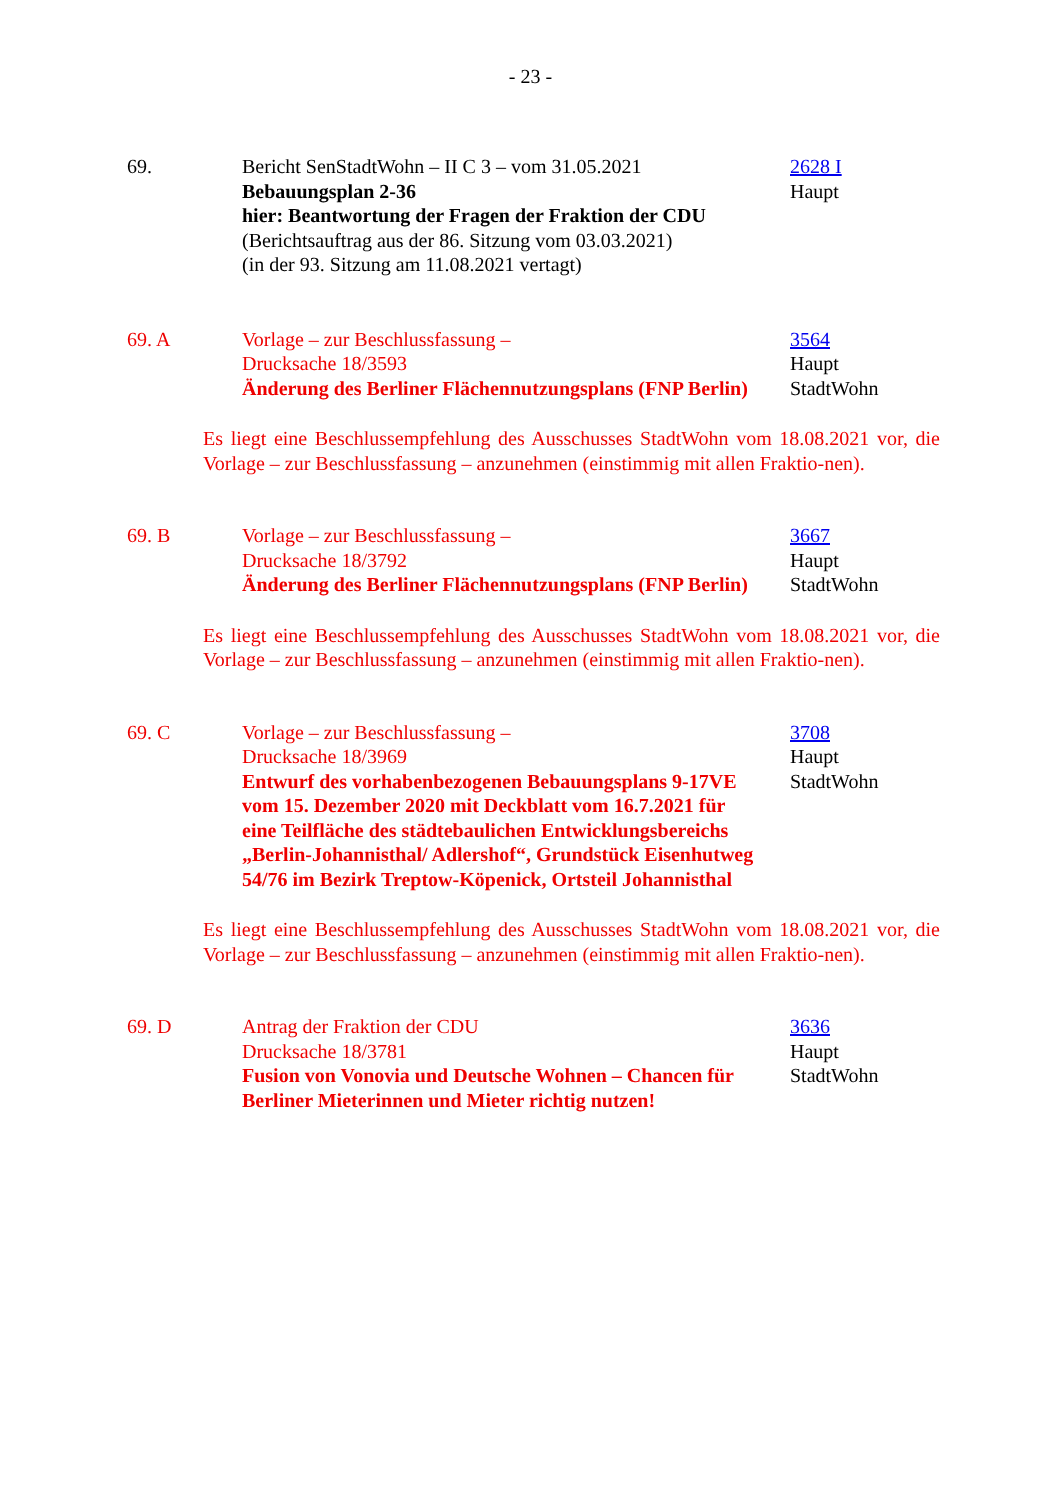- 23 -
69. Bericht SenStadtWohn – II C 3 – vom 31.05.2021
Bebauungsplan 2-36
hier: Beantwortung der Fragen der Fraktion der CDU
(Berichtsauftrag aus der 86. Sitzung vom 03.03.2021)
(in der 93. Sitzung am 11.08.2021 vertagt)
2628 I
Haupt
69. A Vorlage – zur Beschlussfassung –
Drucksache 18/3593
Änderung des Berliner Flächennutzungsplans (FNP Berlin)
3564
Haupt
StadtWohn
Es liegt eine Beschlussempfehlung des Ausschusses StadtWohn vom 18.08.2021 vor, die Vorlage – zur Beschlussfassung – anzunehmen (einstimmig mit allen Fraktio-nen).
69. B Vorlage – zur Beschlussfassung –
Drucksache 18/3792
Änderung des Berliner Flächennutzungsplans (FNP Berlin)
3667
Haupt
StadtWohn
Es liegt eine Beschlussempfehlung des Ausschusses StadtWohn vom 18.08.2021 vor, die Vorlage – zur Beschlussfassung – anzunehmen (einstimmig mit allen Fraktio-nen).
69. C Vorlage – zur Beschlussfassung –
Drucksache 18/3969
Entwurf des vorhabenbezogenen Bebauungsplans 9-17VE vom 15. Dezember 2020 mit Deckblatt vom 16.7.2021 für eine Teilfläche des städtebaulichen Entwicklungsbereichs „Berlin-Johannisthal/ Adlershof“, Grundstück Eisenhutweg 54/76 im Bezirk Treptow-Köpenick, Ortsteil Johannisthal
3708
Haupt
StadtWohn
Es liegt eine Beschlussempfehlung des Ausschusses StadtWohn vom 18.08.2021 vor, die Vorlage – zur Beschlussfassung – anzunehmen (einstimmig mit allen Fraktio-nen).
69. D Antrag der Fraktion der CDU
Drucksache 18/3781
Fusion von Vonovia und Deutsche Wohnen – Chancen für Berliner Mieterinnen und Mieter richtig nutzen!
3636
Haupt
StadtWohn